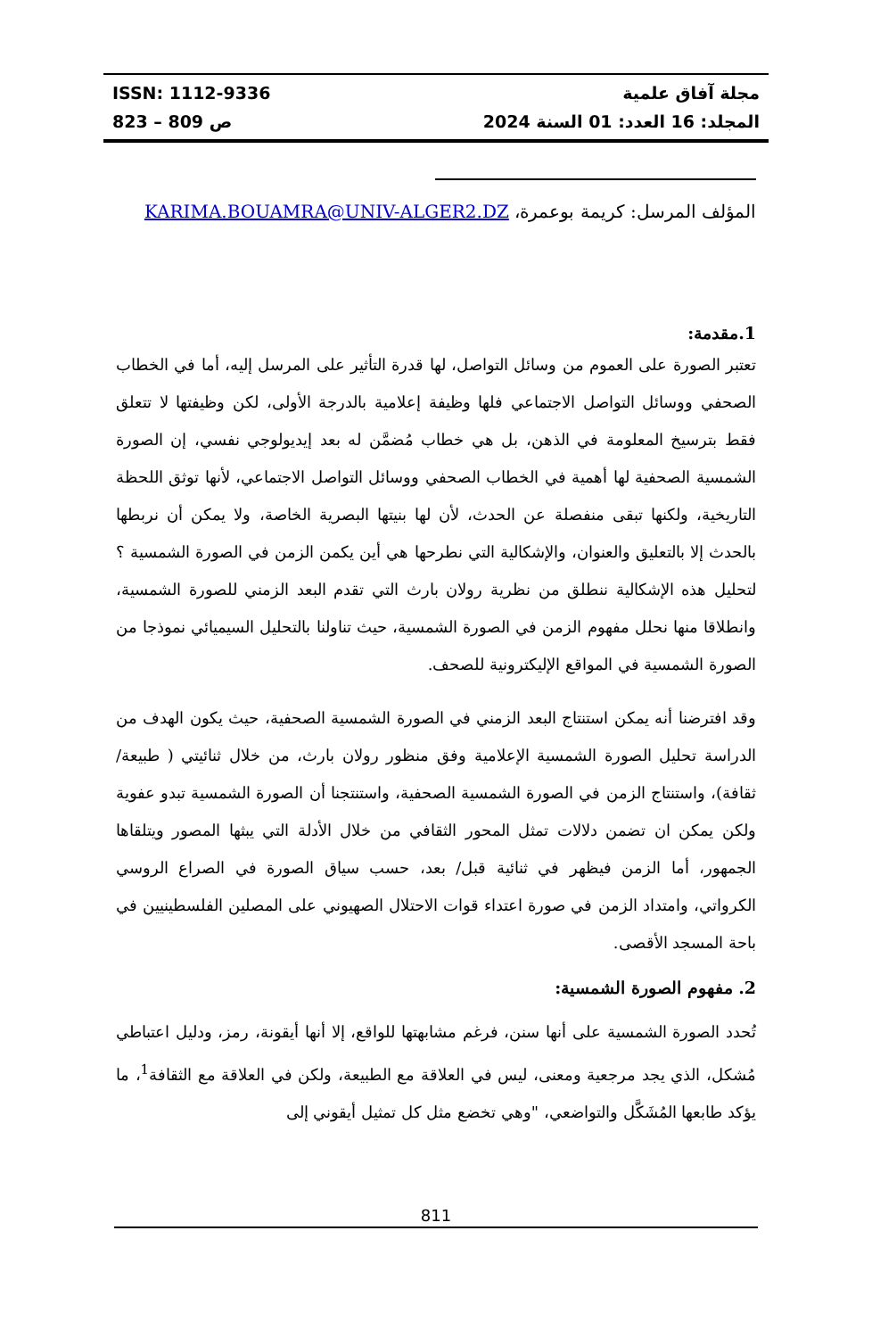ISSN: 1112-9336
ص 809 – 823
مجلة آفاق علمية
المجلد: 16 العدد: 01 السنة 2024
المؤلف المرسل: كريمة بوعمرة، KARIMA.BOUAMRA@UNIV-ALGER2.DZ
1.مقدمة:
تعتبر الصورة على العموم من وسائل التواصل، لها قدرة التأثير على المرسل إليه، أما في الخطاب الصحفي ووسائل التواصل الاجتماعي فلها وظيفة إعلامية بالدرجة الأولى، لكن وظيفتها لا تتعلق فقط بترسيخ المعلومة في الذهن، بل هي خطاب مُضمَّن له بعد إيديولوجي نفسي، إن الصورة الشمسية الصحفية لها أهمية في الخطاب الصحفي ووسائل التواصل الاجتماعي، لأنها توثق اللحظة التاريخية، ولكنها تبقى منفصلة عن الحدث، لأن لها بنيتها البصرية الخاصة، ولا يمكن أن نربطها بالحدث إلا بالتعليق والعنوان، والإشكالية التي نطرحها هي أين يكمن الزمن في الصورة الشمسية ؟ لتحليل هذه الإشكالية ننطلق من نظرية رولان بارث التي تقدم البعد الزمني للصورة الشمسية، وانطلاقا منها نحلل مفهوم الزمن في الصورة الشمسية، حيث تناولنا بالتحليل السيميائي نموذجا من الصورة الشمسية في المواقع الإليكترونية للصحف.
وقد افترضنا أنه يمكن استنتاج البعد الزمني في الصورة الشمسية الصحفية، حيث يكون الهدف من الدراسة تحليل الصورة الشمسية الإعلامية وفق منظور رولان بارث، من خلال ثنائيتي ( طبيعة/ ثقافة)، واستنتاج الزمن في الصورة الشمسية الصحفية، واستنتجنا أن الصورة الشمسية تبدو عفوية ولكن يمكن ان تضمن دلالات تمثل المحور الثقافي من خلال الأدلة التي يبثها المصور ويتلقاها الجمهور، أما الزمن فيظهر في ثنائية قبل/ بعد، حسب سياق الصورة في الصراع الروسي الكرواتي، وامتداد الزمن في صورة اعتداء قوات الاحتلال الصهيوني على المصلين الفلسطينيين في باحة المسجد الأقصى.
2. مفهوم الصورة الشمسية:
تُحدد الصورة الشمسية على أنها سنن، فرغم مشابهتها للواقع، إلا أنها أيقونة، رمز، ودليل اعتباطي مُشكل، الذي يجد مرجعية ومعنى، ليس في العلاقة مع الطبيعة، ولكن في العلاقة مع الثقافة<sup>1</sup>، ما يؤكد طابعها المُشَكَّل والتواضعي، "وهي تخضع مثل كل تمثيل أيقوني إلى
811